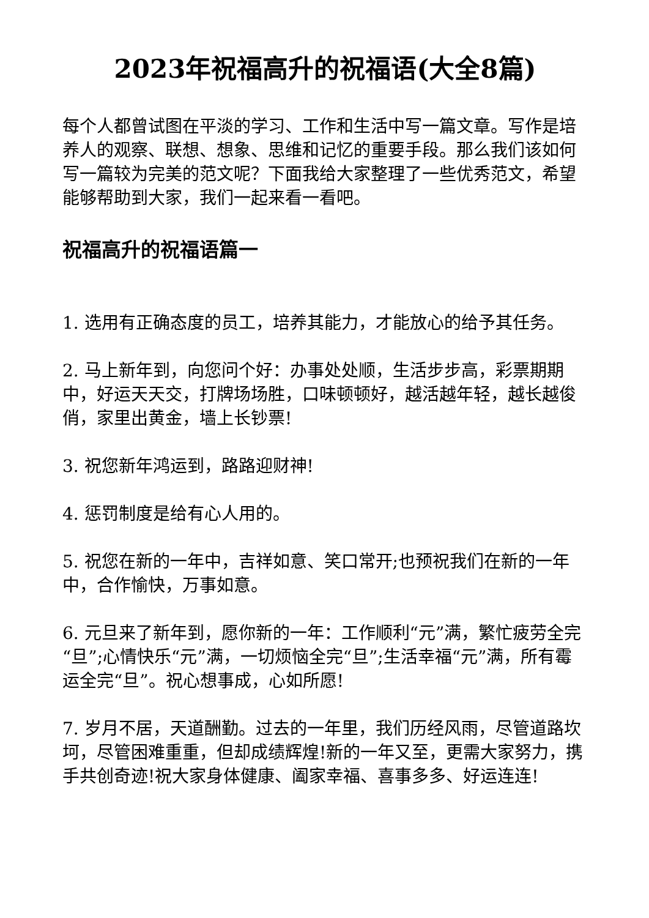2023年祝福高升的祝福语(大全8篇)
每个人都曾试图在平淡的学习、工作和生活中写一篇文章。写作是培养人的观察、联想、想象、思维和记忆的重要手段。那么我们该如何写一篇较为完美的范文呢？下面我给大家整理了一些优秀范文，希望能够帮助到大家，我们一起来看一看吧。
祝福高升的祝福语篇一
1. 选用有正确态度的员工，培养其能力，才能放心的给予其任务。
2. 马上新年到，向您问个好：办事处处顺，生活步步高，彩票期期中，好运天天交，打牌场场胜，口味顿顿好，越活越年轻，越长越俊俏，家里出黄金，墙上长钞票!
3. 祝您新年鸿运到，路路迎财神!
4. 惩罚制度是给有心人用的。
5. 祝您在新的一年中，吉祥如意、笑口常开;也预祝我们在新的一年中，合作愉快，万事如意。
6. 元旦来了新年到，愿你新的一年：工作顺利“元”满，繁忙疲劳全完“旦”;心情快乐“元”满，一切烦恼全完“旦”;生活幸福“元”满，所有霉运全完“旦”。祝心想事成，心如所愿!
7. 岁月不居，天道酬勤。过去的一年里，我们历经风雨，尽管道路坎坷，尽管困难重重，但却成绩辉煌!新的一年又至，更需大家努力，携手共创奇迹!祝大家身体健康、阖家幸福、喜事多多、好运连连!